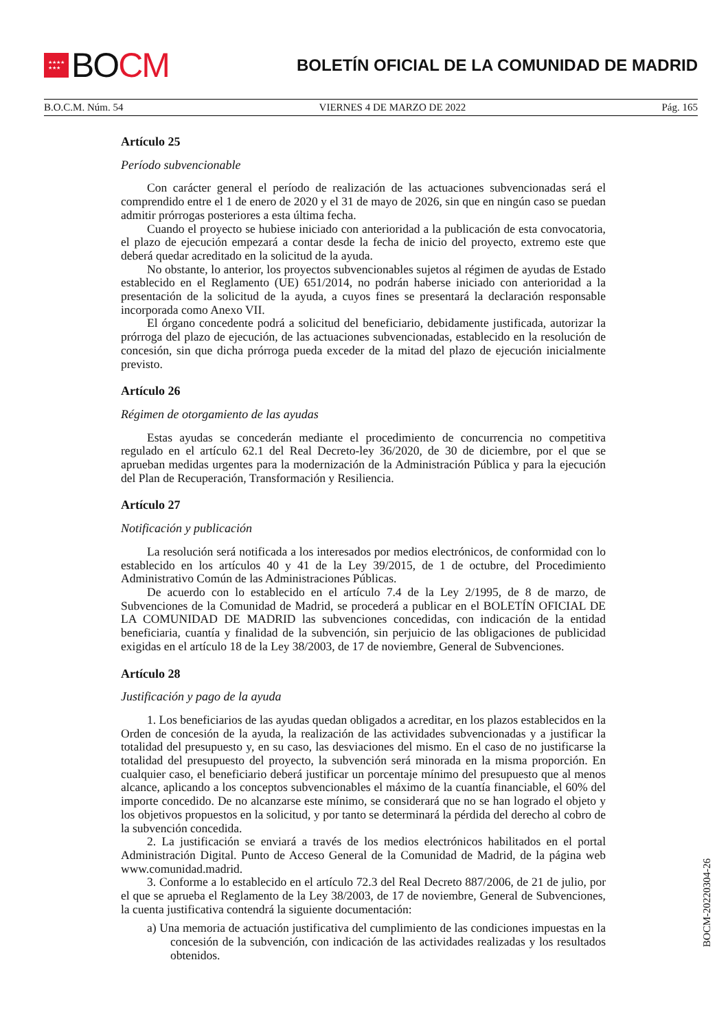★★★★
★★★ BO CM
BOLETÍN OFICIAL DE LA COMUNIDAD DE MADRID
B.O.C.M. Núm. 54 VIERNES 4 DE MARZO DE 2022 Pág. 165
Artículo 25
Período subvencionable
Con carácter general el período de realización de las actuaciones subvencionadas será el comprendido entre el 1 de enero de 2020 y el 31 de mayo de 2026, sin que en ningún caso se puedan admitir prórrogas posteriores a esta última fecha.
Cuando el proyecto se hubiese iniciado con anterioridad a la publicación de esta convocatoria, el plazo de ejecución empezará a contar desde la fecha de inicio del proyecto, extremo este que deberá quedar acreditado en la solicitud de la ayuda.
No obstante, lo anterior, los proyectos subvencionables sujetos al régimen de ayudas de Estado establecido en el Reglamento (UE) 651/2014, no podrán haberse iniciado con anterioridad a la presentación de la solicitud de la ayuda, a cuyos fines se presentará la declaración responsable incorporada como Anexo VII.
El órgano concedente podrá a solicitud del beneficiario, debidamente justificada, autorizar la prórroga del plazo de ejecución, de las actuaciones subvencionadas, establecido en la resolución de concesión, sin que dicha prórroga pueda exceder de la mitad del plazo de ejecución inicialmente previsto.
Artículo 26
Régimen de otorgamiento de las ayudas
Estas ayudas se concederán mediante el procedimiento de concurrencia no competitiva regulado en el artículo 62.1 del Real Decreto-ley 36/2020, de 30 de diciembre, por el que se aprueban medidas urgentes para la modernización de la Administración Pública y para la ejecución del Plan de Recuperación, Transformación y Resiliencia.
Artículo 27
Notificación y publicación
La resolución será notificada a los interesados por medios electrónicos, de conformidad con lo establecido en los artículos 40 y 41 de la Ley 39/2015, de 1 de octubre, del Procedimiento Administrativo Común de las Administraciones Públicas.
De acuerdo con lo establecido en el artículo 7.4 de la Ley 2/1995, de 8 de marzo, de Subvenciones de la Comunidad de Madrid, se procederá a publicar en el BOLETÍN OFICIAL DE LA COMUNIDAD DE MADRID las subvenciones concedidas, con indicación de la entidad beneficiaria, cuantía y finalidad de la subvención, sin perjuicio de las obligaciones de publicidad exigidas en el artículo 18 de la Ley 38/2003, de 17 de noviembre, General de Subvenciones.
Artículo 28
Justificación y pago de la ayuda
1. Los beneficiarios de las ayudas quedan obligados a acreditar, en los plazos establecidos en la Orden de concesión de la ayuda, la realización de las actividades subvencionadas y a justificar la totalidad del presupuesto y, en su caso, las desviaciones del mismo. En el caso de no justificarse la totalidad del presupuesto del proyecto, la subvención será minorada en la misma proporción. En cualquier caso, el beneficiario deberá justificar un porcentaje mínimo del presupuesto que al menos alcance, aplicando a los conceptos subvencionables el máximo de la cuantía financiable, el 60% del importe concedido. De no alcanzarse este mínimo, se considerará que no se han logrado el objeto y los objetivos propuestos en la solicitud, y por tanto se determinará la pérdida del derecho al cobro de la subvención concedida.
2. La justificación se enviará a través de los medios electrónicos habilitados en el portal Administración Digital. Punto de Acceso General de la Comunidad de Madrid, de la página web www.comunidad.madrid.
3. Conforme a lo establecido en el artículo 72.3 del Real Decreto 887/2006, de 21 de julio, por el que se aprueba el Reglamento de la Ley 38/2003, de 17 de noviembre, General de Subvenciones, la cuenta justificativa contendrá la siguiente documentación:
a) Una memoria de actuación justificativa del cumplimiento de las condiciones impuestas en la concesión de la subvención, con indicación de las actividades realizadas y los resultados obtenidos.
BOCM-20220304-26